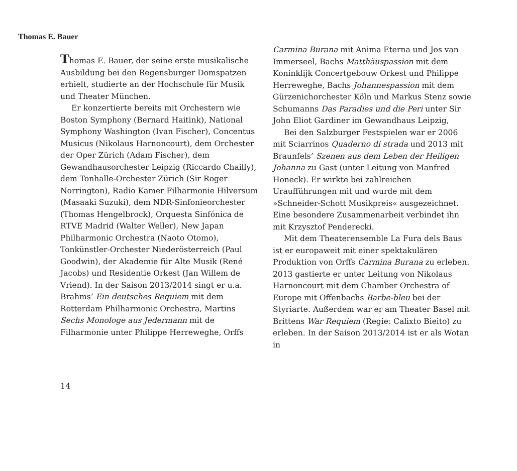Thomas E. Bauer
Thomas E. Bauer, der seine erste musikalische Ausbildung bei den Regensburger Domspatzen erhielt, studierte an der Hochschule für Musik und Theater München.
Er konzertierte bereits mit Orchestern wie Boston Symphony (Bernard Haitink), National Symphony Washington (Ivan Fischer), Concentus Musicus (Nikolaus Harnoncourt), dem Orchester der Oper Zürich (Adam Fischer), dem Gewandhausorchester Leipzig (Riccardo Chailly), dem Tonhalle-Orchester Zürich (Sir Roger Norrington), Radio Kamer Filharmonie Hilversum (Masaaki Suzuki), dem NDR-Sinfonieorchester (Thomas Hengelbrock), Orquesta Sinfónica de RTVE Madrid (Walter Weller), New Japan Philharmonic Orchestra (Naoto Otomo), Tonkünstler-Orchester Niederösterreich (Paul Goodwin), der Akademie für Alte Musik (René Jacobs) und Residentie Orkest (Jan Willem de Vriend). In der Saison 2013/2014 singt er u.a. Brahms’ Ein deutsches Requiem mit dem Rotterdam Philharmonic Orchestra, Martins Sechs Monologe aus Jedermann mit de Filharmonie unter Philippe Herreweghe, Orffs
Carmina Burana mit Anima Eterna und Jos van Immerseel, Bachs Matthäuspassion mit dem Koninklijk Concertgebouw Orkest und Philippe Herreweghe, Bachs Johannespassion mit dem Gürzenichorchester Köln und Markus Stenz sowie Schumanns Das Paradies und die Peri unter Sir John Eliot Gardiner im Gewandhaus Leipzig,
Bei den Salzburger Festspielen war er 2006 mit Sciarrinos Quaderno di strada und 2013 mit Braunfels’ Szenen aus dem Leben der Heiligen Johanna zu Gast (unter Leitung von Manfred Honeck). Er wirkte bei zahlreichen Uraufführungen mit und wurde mit dem »Schneider-Schott Musikpreis« ausgezeichnet. Eine besondere Zusammenarbeit verbindet ihn mit Krzysztof Penderecki.
Mit dem Theaterensemble La Fura dels Baus ist er europaweit mit einer spektakulären Produktion von Orffs Carmina Burana zu erleben. 2013 gastierte er unter Leitung von Nikolaus Harnoncourt mit dem Chamber Orchestra of Europe mit Offenbachs Barbe-bleu bei der Styriarte. Außerdem war er am Theater Basel mit Brittens War Requiem (Regie: Calixto Bieito) zu erleben. In der Saison 2013/2014 ist er als Wotan in
14